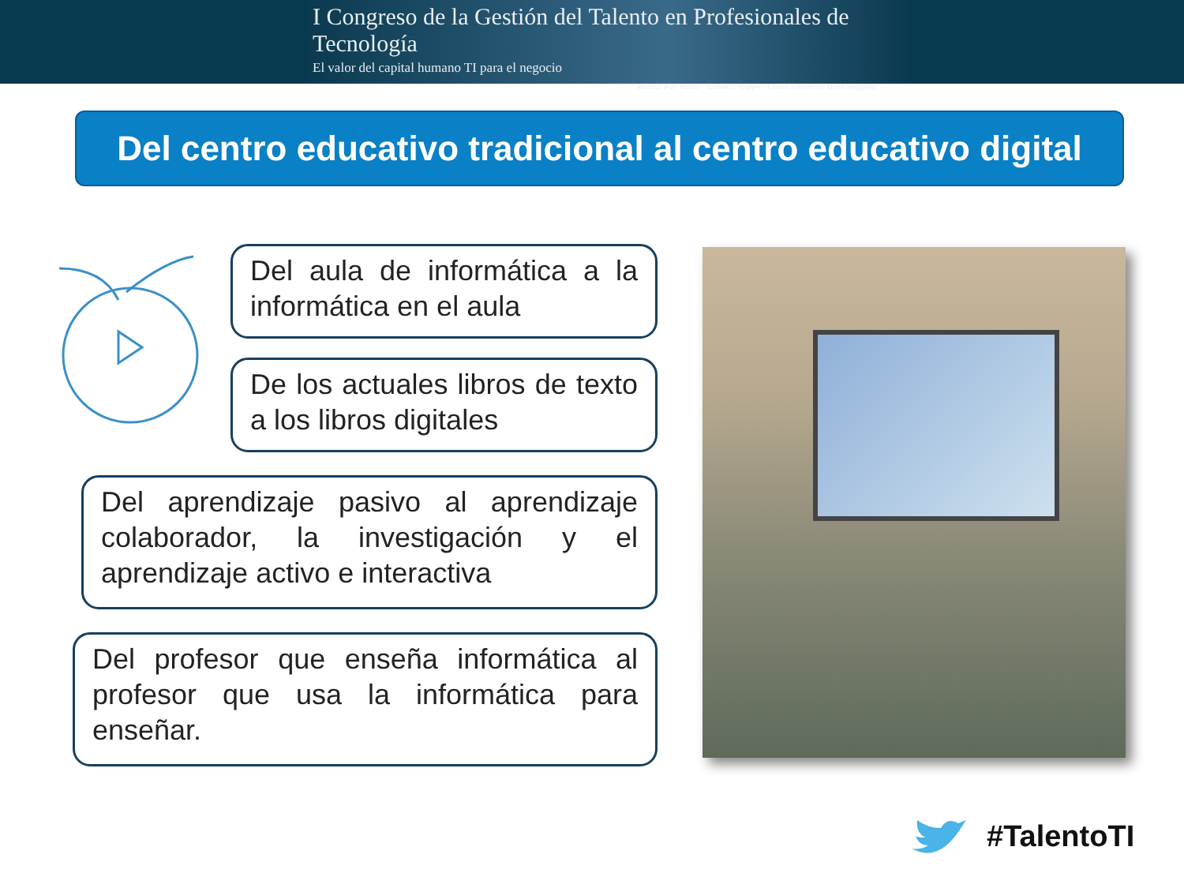I Congreso de la Gestión del Talento en Profesionales de Tecnología
El valor del capital humano TI para el negocio
Madrid, 8 de marzo - Auditorio Mapfre - Centro Comercial Moda Shopping
Del centro educativo tradicional al centro educativo digital
Del aula de informática a la informática en el aula
De los actuales libros de texto a los libros digitales
Del aprendizaje pasivo al aprendizaje colaborador, la investigación y el aprendizaje activo e interactiva
Del profesor que enseña informática al profesor que usa la informática para enseñar.
#TalentoTI